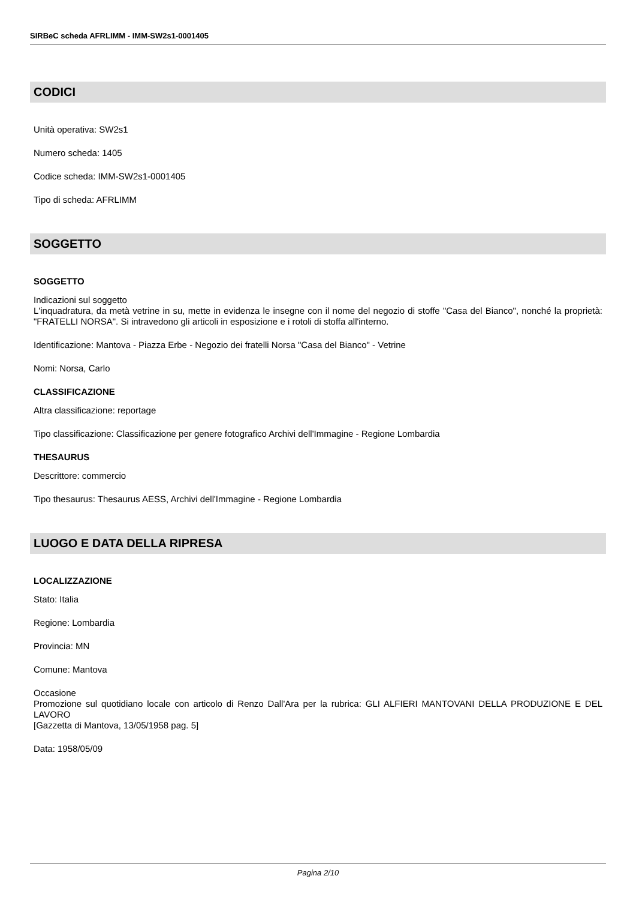SIRBeC scheda AFRLIMM - IMM-SW2s1-0001405
CODICI
Unità operativa: SW2s1
Numero scheda: 1405
Codice scheda: IMM-SW2s1-0001405
Tipo di scheda: AFRLIMM
SOGGETTO
SOGGETTO
Indicazioni sul soggetto
L'inquadratura, da metà vetrine in su, mette in evidenza le insegne con il nome del negozio di stoffe "Casa del Bianco", nonché la proprietà: "FRATELLI NORSA". Si intravedono gli articoli in esposizione e i rotoli di stoffa all'interno.
Identificazione: Mantova - Piazza Erbe - Negozio dei fratelli Norsa "Casa del Bianco" - Vetrine
Nomi: Norsa, Carlo
CLASSIFICAZIONE
Altra classificazione: reportage
Tipo classificazione: Classificazione per genere fotografico Archivi dell'Immagine - Regione Lombardia
THESAURUS
Descrittore: commercio
Tipo thesaurus: Thesaurus AESS, Archivi dell'Immagine - Regione Lombardia
LUOGO E DATA DELLA RIPRESA
LOCALIZZAZIONE
Stato: Italia
Regione: Lombardia
Provincia: MN
Comune: Mantova
Occasione
Promozione sul quotidiano locale con articolo di Renzo Dall'Ara per la rubrica: GLI ALFIERI MANTOVANI DELLA PRODUZIONE E DEL LAVORO
[Gazzetta di Mantova, 13/05/1958 pag. 5]
Data: 1958/05/09
Pagina 2/10